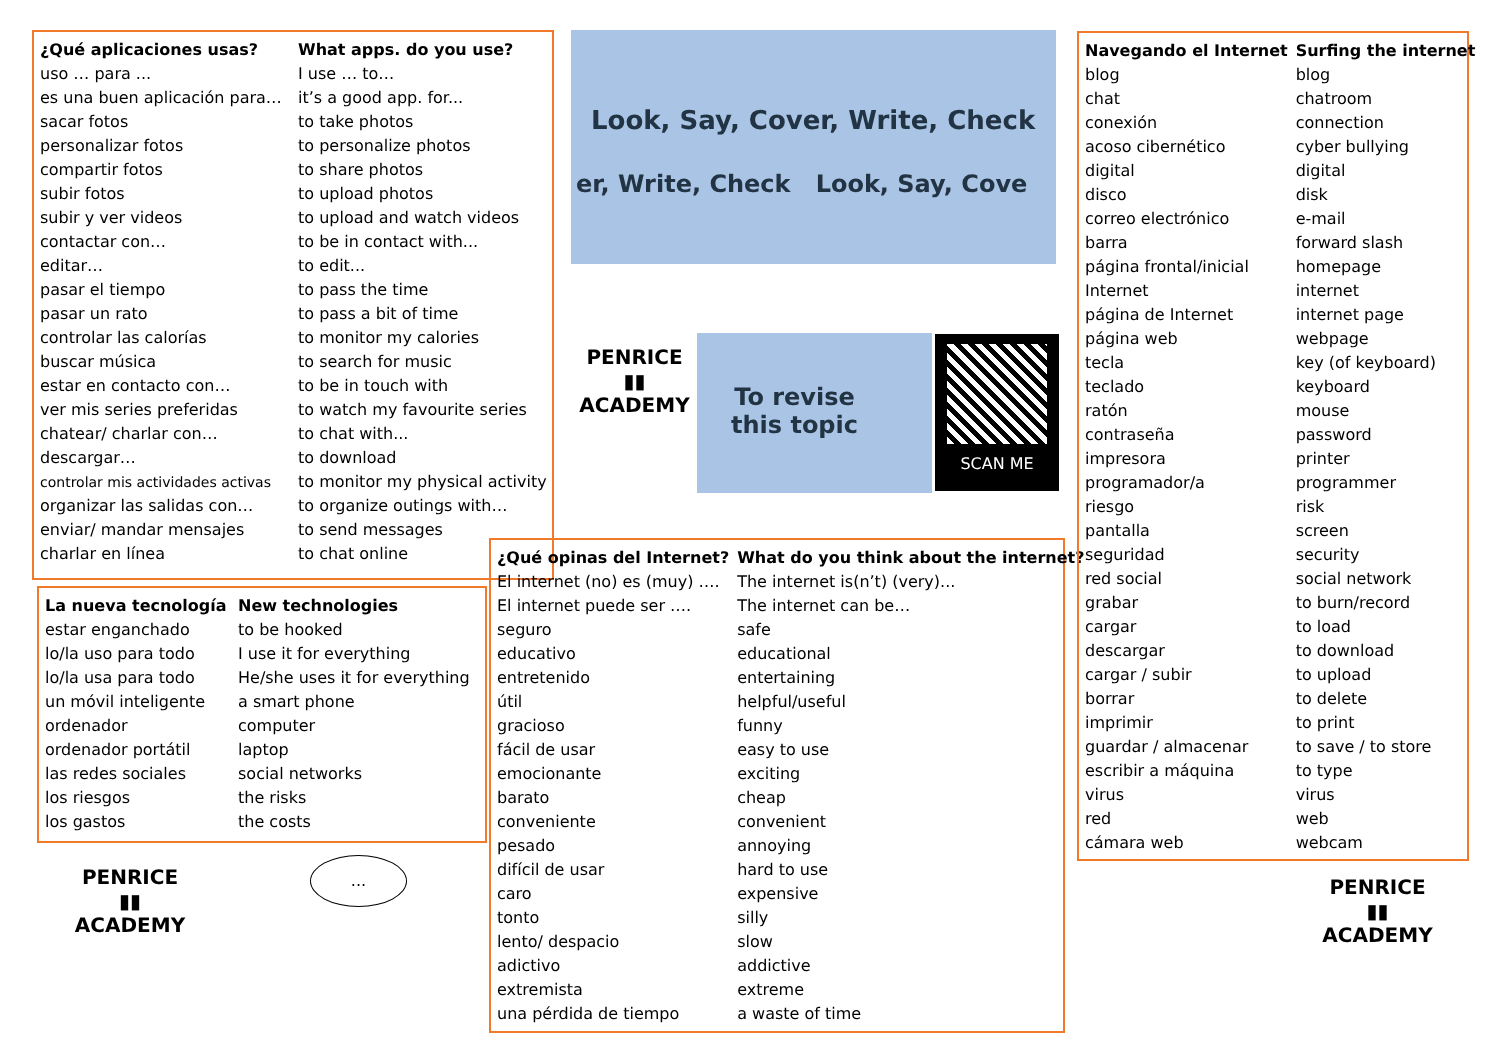| ¿Qué aplicaciones usas? | What apps. do you use? |
| --- | --- |
| uso … para ... | I use … to… |
| es una buen aplicación para… | it’s a good app. for... |
| sacar fotos | to take photos |
| personalizar fotos | to personalize photos |
| compartir fotos | to share photos |
| subir fotos | to upload photos |
| subir y ver videos | to upload and watch videos |
| contactar con… | to be in contact with... |
| editar… | to edit... |
| pasar el tiempo | to pass the time |
| pasar un rato | to pass a bit of time |
| controlar las calorías | to monitor my calories |
| buscar música | to search for music |
| estar en contacto con… | to be in touch with |
| ver mis series preferidas | to watch my favourite series |
| chatear/ charlar con… | to chat with... |
| descargar… | to download |
| controlar mis actividades activas | to monitor my physical activity |
| organizar las salidas con… | to organize outings with… |
| enviar/ mandar mensajes | to send messages |
| charlar en línea | to chat online |
| La nueva tecnología | New technologies |
| --- | --- |
| estar enganchado | to be hooked |
| lo/la uso para todo | I use it for everything |
| lo/la usa para todo | He/she uses it for everything |
| un móvil inteligente | a smart phone |
| ordenador | computer |
| ordenador portátil | laptop |
| las redes sociales | social networks |
| los riesgos | the risks |
| los gastos | the costs |
Look, Say, Cover, Write, Check
er, Write, Check Look, Say, Cove
PENRICE
▮▮
ACADEMY
To revise this topic SCAN ME
| ¿Qué opinas del Internet? | What do you think about the internet? |
| --- | --- |
| El internet (no) es (muy) …. | The internet is(n’t) (very)... |
| El internet puede ser …. | The internet can be… |
| seguro | safe |
| educativo | educational |
| entretenido | entertaining |
| útil | helpful/useful |
| gracioso | funny |
| fácil de usar | easy to use |
| emocionante | exciting |
| barato | cheap |
| conveniente | convenient |
| pesado | annoying |
| difícil de usar | hard to use |
| caro | expensive |
| tonto | silly |
| lento/ despacio | slow |
| adictivo | addictive |
| extremista | extreme |
| una pérdida de tiempo | a waste of time |
PENRICE
▮▮
ACADEMY
...
| Navegando el Internet | Surfing the internet |
| --- | --- |
| blog | blog |
| chat | chatroom |
| conexión | connection |
| acoso cibernético | cyber bullying |
| digital | digital |
| disco | disk |
| correo electrónico | e-mail |
| barra | forward slash |
| página frontal/inicial | homepage |
| Internet | internet |
| página de Internet | internet page |
| página web | webpage |
| tecla | key (of keyboard) |
| teclado | keyboard |
| ratón | mouse |
| contraseña | password |
| impresora | printer |
| programador/a | programmer |
| riesgo | risk |
| pantalla | screen |
| seguridad | security |
| red social | social network |
| grabar | to burn/record |
| cargar | to load |
| descargar | to download |
| cargar / subir | to upload |
| borrar | to delete |
| imprimir | to print |
| guardar / almacenar | to save / to store |
| escribir a máquina | to type |
| virus | virus |
| red | web |
| cámara web | webcam |
PENRICE
▮▮
ACADEMY